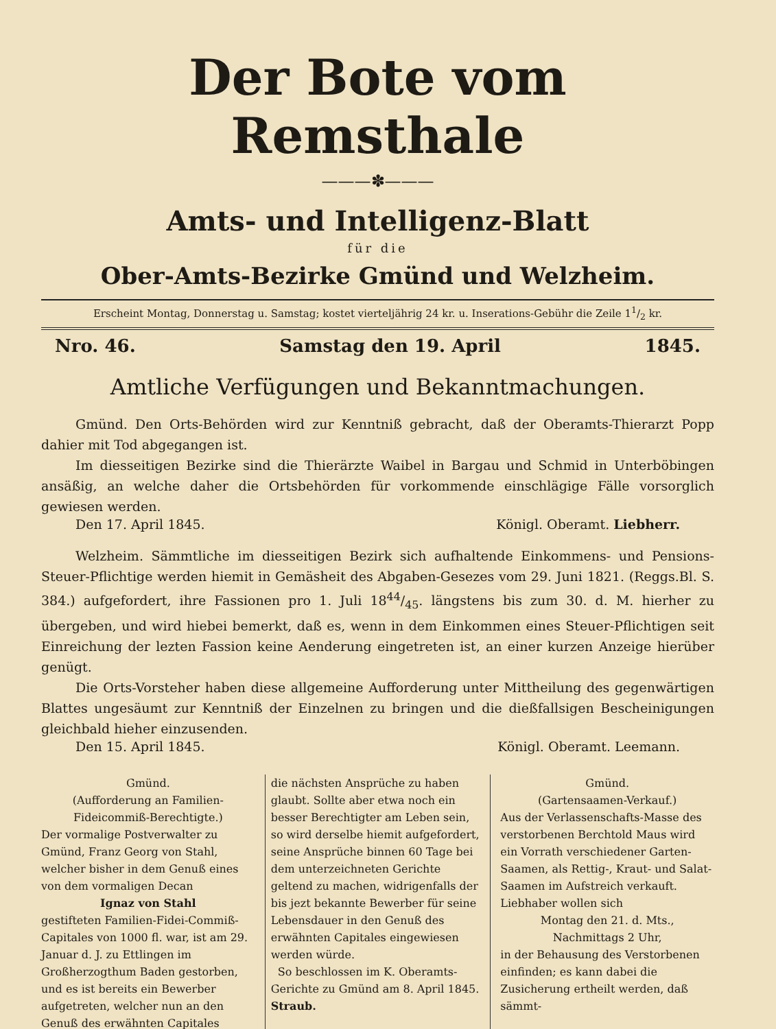Der Bote vom Remsthale
———✽———
Amts- und Intelligenz-Blatt
für die
Ober-Amts-Bezirke Gmünd und Welzheim.
Erscheint Montag, Donnerstag u. Samstag; kostet vierteljährig 24 kr. u. Inserations-Gebühr die Zeile 11/2 kr.
Nro. 46. Samstag den 19. April 1845.
Amtliche Verfügungen und Bekanntmachungen.
Gmünd. Den Orts-Behörden wird zur Kenntniß gebracht, daß der Oberamts-Thierarzt Popp dahier mit Tod abgegangen ist.
Im diesseitigen Bezirke sind die Thierärzte Waibel in Bargau und Schmid in Unterböbingen ansäßig, an welche daher die Ortsbehörden für vorkommende einschlägige Fälle vorsorglich gewiesen werden.
Den 17. April 1845. Königl. Oberamt. Liebherr.
Welzheim. Sämmtliche im diesseitigen Bezirk sich aufhaltende Einkommens- und Pensions-Steuer-Pflichtige werden hiemit in Gemäsheit des Abgaben-Gesezes vom 29. Juni 1821. (Reggs.Bl. S. 384.) aufgefordert, ihre Fassionen pro 1. Juli 1844/45. längstens bis zum 30. d. M. hierher zu übergeben, und wird hiebei bemerkt, daß es, wenn in dem Einkommen eines Steuer-Pflichtigen seit Einreichung der lezten Fassion keine Aenderung eingetreten ist, an einer kurzen Anzeige hierüber genügt.
Die Orts-Vorsteher haben diese allgemeine Aufforderung unter Mittheilung des gegenwärtigen Blattes ungesäumt zur Kenntniß der Einzelnen zu bringen und die dießfallsigen Bescheinigungen gleichbald hieher einzusenden.
Den 15. April 1845. Königl. Oberamt. Leemann.
Gmünd.
(Aufforderung an Familien-Fideicommiß-Berechtigte.)
Der vormalige Postverwalter zu Gmünd, Franz Georg von Stahl, welcher bisher in dem Genuß eines von dem vormaligen Decan
Ignaz von Stahl
gestifteten Familien-Fidei-Commiß-Capitales von 1000 fl. war, ist am 29. Januar d. J. zu Ettlingen im Großherzogthum Baden gestorben, und es ist bereits ein Bewerber aufgetreten, welcher nun an den Genuß des erwähnten Capitales
die nächsten Ansprüche zu haben glaubt. Sollte aber etwa noch ein besser Berechtigter am Leben sein, so wird derselbe hiemit aufgefordert, seine Ansprüche binnen 60 Tage bei dem unterzeichneten Gerichte geltend zu machen, widrigenfalls der bis jezt bekannte Bewerber für seine Lebensdauer in den Genuß des erwähnten Capitales eingewiesen werden würde.
So beschlossen im K. Oberamts-Gerichte zu Gmünd am 8. April 1845. Straub.
Gmünd.
(Gartensaamen-Verkauf.)
Aus der Verlassenschafts-Masse des verstorbenen Berchtold Maus wird ein Vorrath verschiedener Garten-Saamen, als Rettig-, Kraut- und Salat-Saamen im Aufstreich verkauft. Liebhaber wollen sich
Montag den 21. d. Mts.,
Nachmittags 2 Uhr,
in der Behausung des Verstorbenen einfinden; es kann dabei die Zusicherung ertheilt werden, daß sämmt-